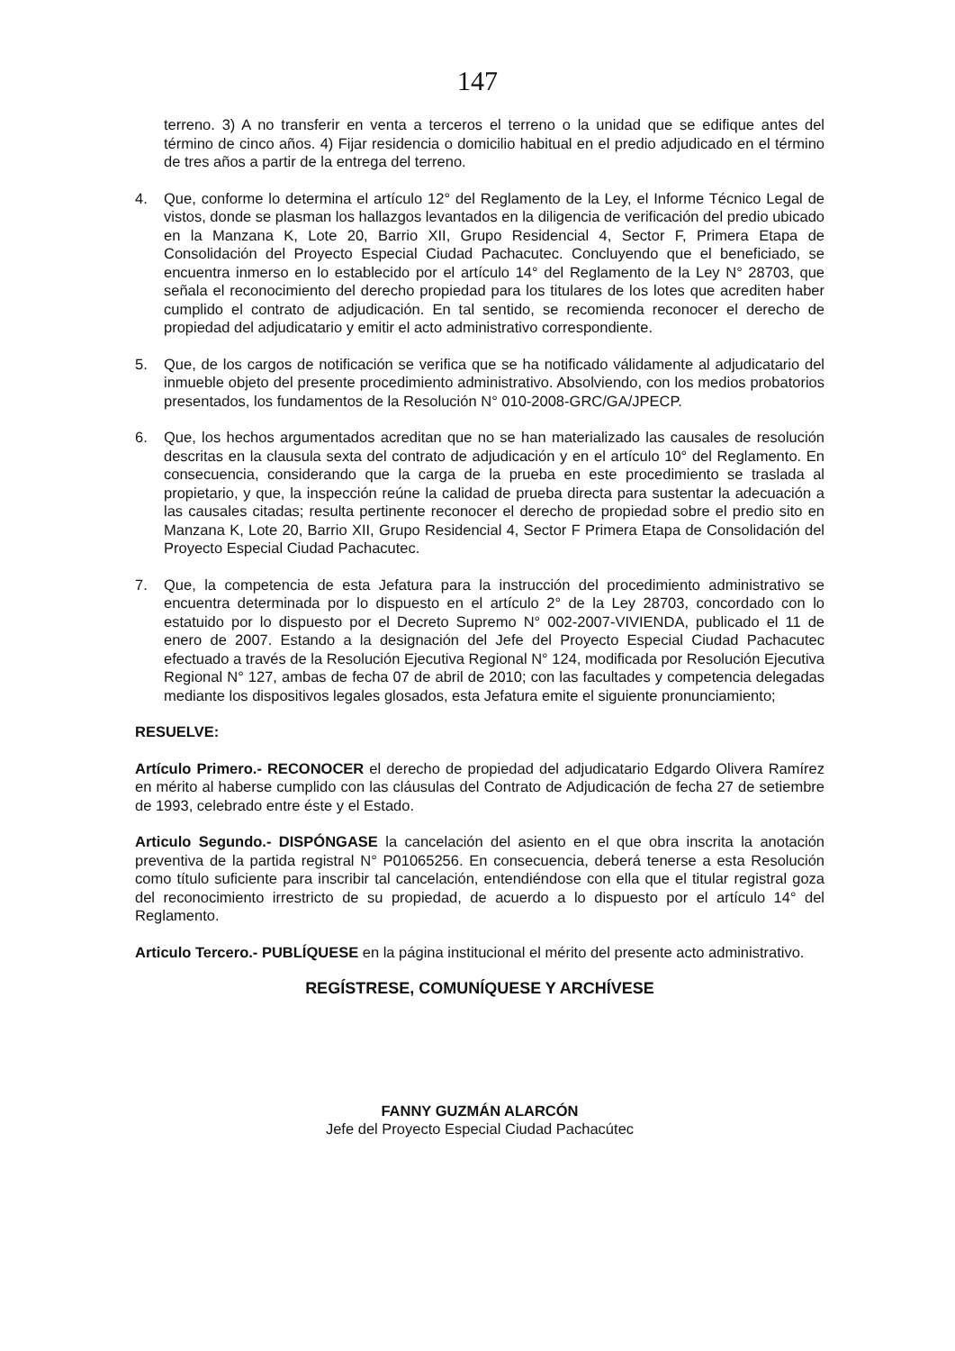147
terreno. 3) A no transferir en venta a terceros el terreno o la unidad que se edifique antes del término de cinco años. 4) Fijar residencia o domicilio habitual en el predio adjudicado en el término de tres años a partir de la entrega del terreno.
4. Que, conforme lo determina el artículo 12° del Reglamento de la Ley, el Informe Técnico Legal de vistos, donde se plasman los hallazgos levantados en la diligencia de verificación del predio ubicado en la Manzana K, Lote 20, Barrio XII, Grupo Residencial 4, Sector F, Primera Etapa de Consolidación del Proyecto Especial Ciudad Pachacutec. Concluyendo que el beneficiado, se encuentra inmerso en lo establecido por el artículo 14° del Reglamento de la Ley N° 28703, que señala el reconocimiento del derecho propiedad para los titulares de los lotes que acrediten haber cumplido el contrato de adjudicación. En tal sentido, se recomienda reconocer el derecho de propiedad del adjudicatario y emitir el acto administrativo correspondiente.
5. Que, de los cargos de notificación se verifica que se ha notificado válidamente al adjudicatario del inmueble objeto del presente procedimiento administrativo. Absolviendo, con los medios probatorios presentados, los fundamentos de la Resolución N° 010-2008-GRC/GA/JPECP.
6. Que, los hechos argumentados acreditan que no se han materializado las causales de resolución descritas en la clausula sexta del contrato de adjudicación y en el artículo 10° del Reglamento. En consecuencia, considerando que la carga de la prueba en este procedimiento se traslada al propietario, y que, la inspección reúne la calidad de prueba directa para sustentar la adecuación a las causales citadas; resulta pertinente reconocer el derecho de propiedad sobre el predio sito en Manzana K, Lote 20, Barrio XII, Grupo Residencial 4, Sector F Primera Etapa de Consolidación del Proyecto Especial Ciudad Pachacutec.
7. Que, la competencia de esta Jefatura para la instrucción del procedimiento administrativo se encuentra determinada por lo dispuesto en el artículo 2° de la Ley 28703, concordado con lo estatuido por lo dispuesto por el Decreto Supremo N° 002-2007-VIVIENDA, publicado el 11 de enero de 2007. Estando a la designación del Jefe del Proyecto Especial Ciudad Pachacutec efectuado a través de la Resolución Ejecutiva Regional N° 124, modificada por Resolución Ejecutiva Regional N° 127, ambas de fecha 07 de abril de 2010; con las facultades y competencia delegadas mediante los dispositivos legales glosados, esta Jefatura emite el siguiente pronunciamiento;
RESUELVE:
Artículo Primero.- RECONOCER el derecho de propiedad del adjudicatario Edgardo Olivera Ramírez en mérito al haberse cumplido con las cláusulas del Contrato de Adjudicación de fecha 27 de setiembre de 1993, celebrado entre éste y el Estado.
Articulo Segundo.- DISPÓNGASE la cancelación del asiento en el que obra inscrita la anotación preventiva de la partida registral N° P01065256. En consecuencia, deberá tenerse a esta Resolución como título suficiente para inscribir tal cancelación, entendiéndose con ella que el titular registral goza del reconocimiento irrestricto de su propiedad, de acuerdo a lo dispuesto por el artículo 14° del Reglamento.
Articulo Tercero.- PUBLÍQUESE en la página institucional el mérito del presente acto administrativo.
REGÍSTRESE, COMUNÍQUESE Y ARCHÍVESE
FANNY GUZMÁN ALARCÓN
Jefe del Proyecto Especial Ciudad Pachacútec